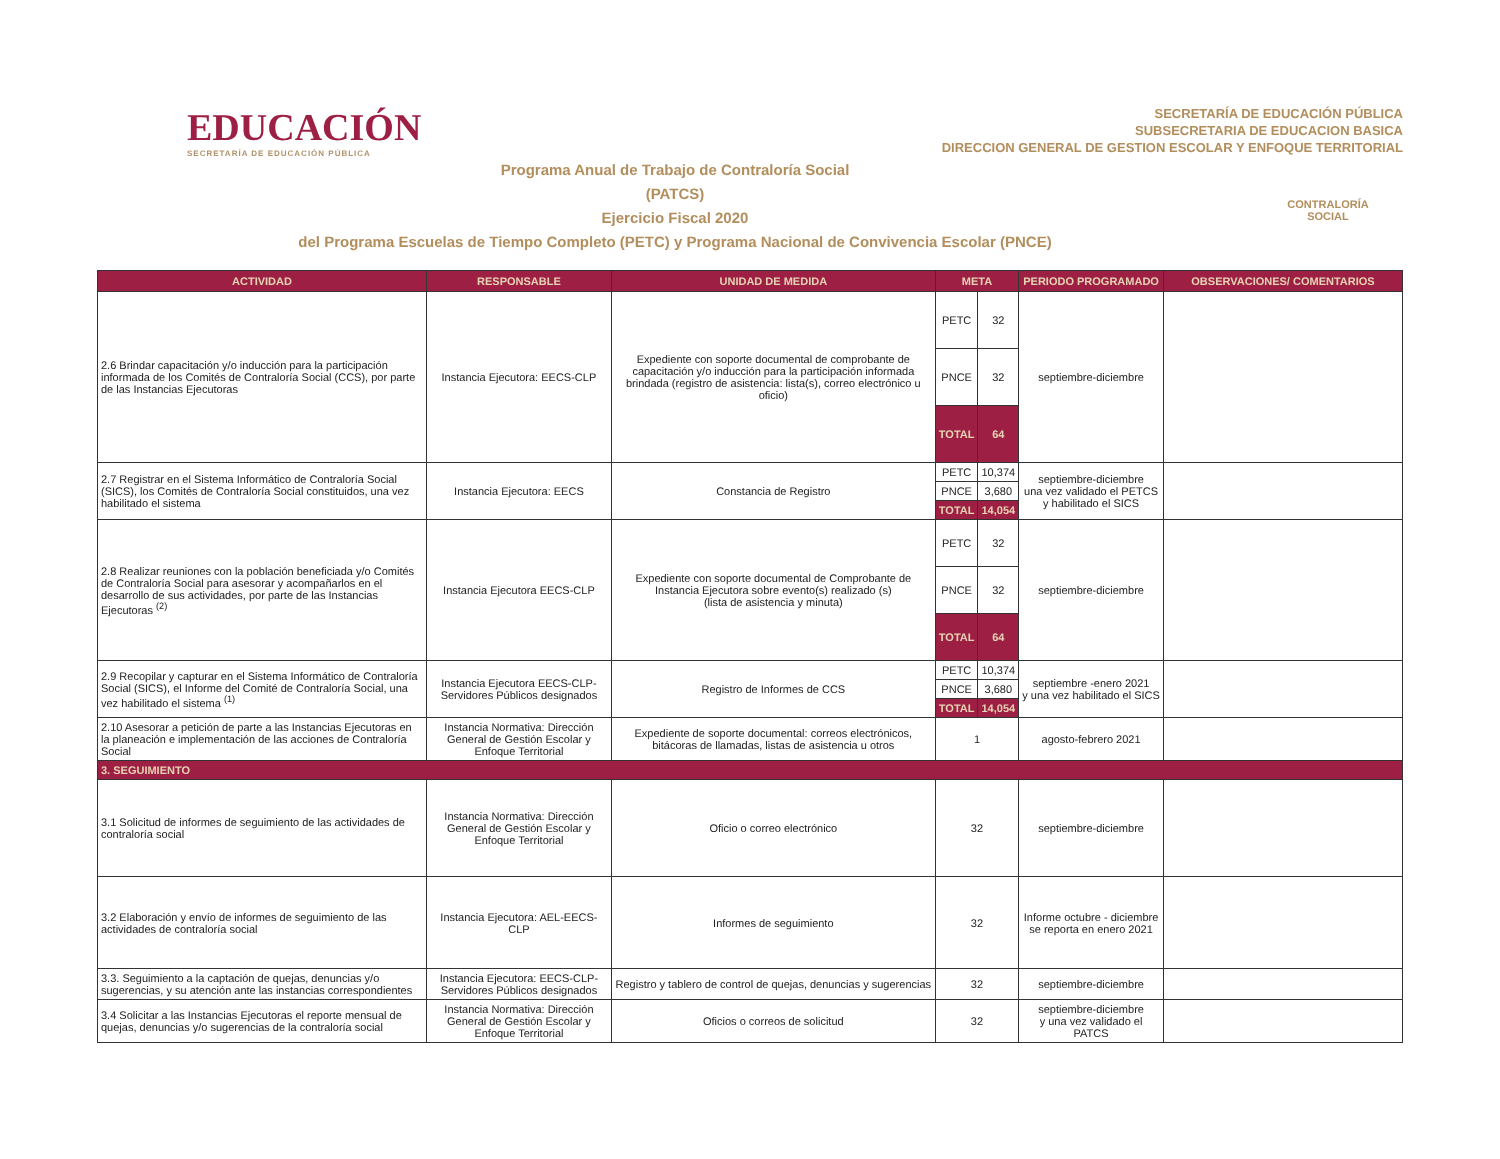EDUCACIÓN
SECRETARÍA DE EDUCACIÓN PÚBLICA
SECRETARÍA DE EDUCACIÓN PÚBLICA
SUBSECRETARIA DE EDUCACION BASICA
DIRECCION GENERAL DE GESTION ESCOLAR Y ENFOQUE TERRITORIAL
Programa Anual de Trabajo de Contraloría Social
(PATCS)
Ejercicio Fiscal 2020
del Programa Escuelas de Tiempo Completo (PETC) y Programa Nacional de Convivencia Escolar (PNCE)
CONTRALORÍA
SOCIAL
| ACTIVIDAD | RESPONSABLE | UNIDAD DE MEDIDA | META | | PERIODO PROGRAMADO | OBSERVACIONES/ COMENTARIOS |
| --- | --- | --- | --- | --- | --- | --- |
| 2.6 Brindar capacitación y/o inducción para la participación informada de los Comités de Contraloría Social (CCS), por parte de las Instancias Ejecutoras | Instancia Ejecutora: EECS-CLP | Expediente con soporte documental de comprobante de capacitación y/o inducción para la participación informada brindada (registro de asistencia: lista(s), correo electrónico u oficio) | PETC | 32 | septiembre-diciembre | |
| | | | PNCE | 32 | | |
| | | | TOTAL | 64 | | |
| 2.7 Registrar en el Sistema Informático de Contraloría Social (SICS), los Comités de Contraloría Social constituidos, una vez habilitado el sistema | Instancia Ejecutora: EECS | Constancia de Registro | PETC | 10,374 | septiembre-diciembre una vez validado el PETCS y habilitado el SICS | |
| | | | PNCE | 3,680 | | |
| | | | TOTAL | 14,054 | | |
| 2.8 Realizar reuniones con la población beneficiada y/o Comités de Contraloría Social para asesorar y acompañarlos en el desarrollo de sus actividades, por parte de las Instancias Ejecutoras <sup>(2)</sup> | Instancia Ejecutora EECS-CLP | Expediente con soporte documental de Comprobante de Instancia Ejecutora sobre evento(s) realizado (s) (lista de asistencia y minuta) | PETC | 32 | septiembre-diciembre | |
| | | | PNCE | 32 | | |
| | | | TOTAL | 64 | | |
| 2.9 Recopilar y capturar en el Sistema Informático de Contraloría Social (SICS), el Informe del Comité de Contraloría Social, una vez habilitado el sistema <sup>(1)</sup> | Instancia Ejecutora EECS-CLP-Servidores Públicos designados | Registro de Informes de CCS | PETC | 10,374 | septiembre -enero 2021 y una vez habilitado el SICS | |
| | | | PNCE | 3,680 | | |
| | | | TOTAL | 14,054 | | |
| 2.10 Asesorar a petición de parte a las Instancias Ejecutoras en la planeación e implementación de las acciones de Contraloría Social | Instancia Normativa: Dirección General de Gestión Escolar y Enfoque Territorial | Expediente de soporte documental: correos electrónicos, bitácoras de llamadas, listas de asistencia u otros | 1 | | agosto-febrero 2021 | |
| 3. SEGUIMIENTO | | | | | | |
| 3.1 Solicitud de informes de seguimiento de las actividades de contraloría social | Instancia Normativa: Dirección General de Gestión Escolar y Enfoque Territorial | Oficio o correo electrónico | 32 | | septiembre-diciembre | |
| 3.2 Elaboración y envío de informes de seguimiento de las actividades de contraloría social | Instancia Ejecutora: AEL-EECS-CLP | Informes de seguimiento | 32 | | Informe octubre - diciembre se reporta en enero 2021 | |
| 3.3. Seguimiento a la captación de quejas, denuncias y/o sugerencias, y su atención ante las instancias correspondientes | Instancia Ejecutora: EECS-CLP-Servidores Públicos designados | Registro y tablero de control de quejas, denuncias y sugerencias | 32 | | septiembre-diciembre | |
| 3.4 Solicitar a las Instancias Ejecutoras el reporte mensual de quejas, denuncias y/o sugerencias de la contraloría social | Instancia Normativa: Dirección General de Gestión Escolar y Enfoque Territorial | Oficios o correos de solicitud | 32 | | septiembre-diciembre y una vez validado el PATCS | |